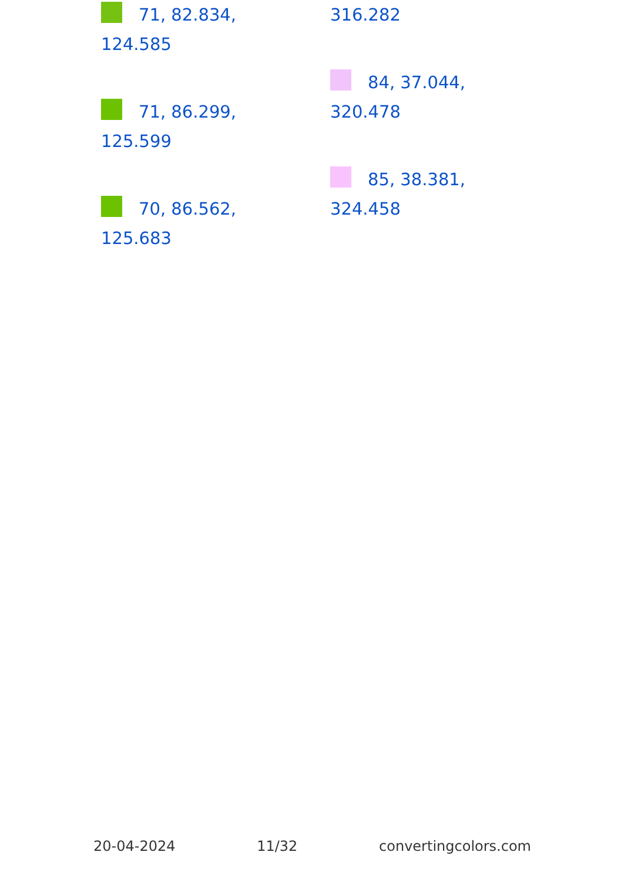71, 82.834,
124.585
71, 86.299,
125.599
70, 86.562,
125.683
316.282
84, 37.044,
320.478
85, 38.381,
324.458
20-04-2024 11/32 convertingcolors.com